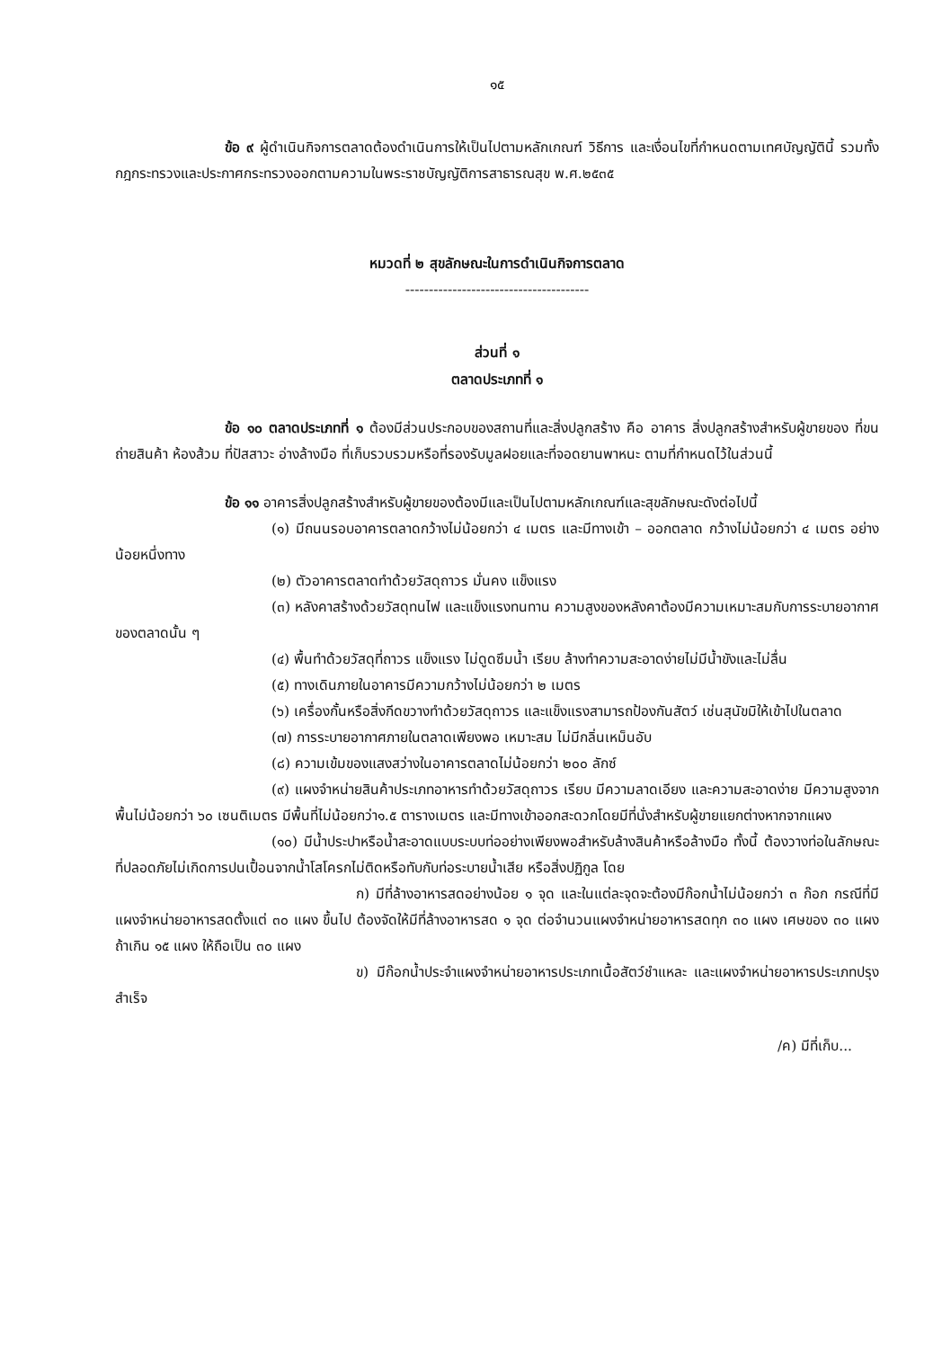๑๕
ข้อ ๙ ผู้ดำเนินกิจการตลาดต้องดำเนินการให้เป็นไปตามหลักเกณฑ์ วิธีการ และเงื่อนไขที่กำหนดตามเทศบัญญัตินี้ รวมทั้งกฎกระทรวงและประกาศกระทรวงออกตามความในพระราชบัญญัติการสาธารณสุข พ.ศ.๒๕๓๕
หมวดที่ ๒ สุขลักษณะในการดำเนินกิจการตลาด
---------------------------------------
ส่วนที่ ๑
ตลาดประเภทที่ ๑
ข้อ ๑๐ ตลาดประเภทที่ ๑ ต้องมีส่วนประกอบของสถานที่และสิ่งปลูกสร้าง คือ อาคาร สิ่งปลูกสร้างสำหรับผู้ขายของ ที่ขนถ่ายสินค้า ห้องส้วม ที่ปัสสาวะ อ่างล้างมือ ที่เก็บรวบรวมหรือที่รองรับมูลฝอยและที่จอดยานพาหนะ ตามที่กำหนดไว้ในส่วนนี้
ข้อ ๑๑ อาคารสิ่งปลูกสร้างสำหรับผู้ขายของต้องมีและเป็นไปตามหลักเกณฑ์และสุขลักษณะดังต่อไปนี้
(๑) มีถนนรอบอาคารตลาดกว้างไม่น้อยกว่า ๔ เมตร และมีทางเข้า – ออกตลาด กว้างไม่น้อยกว่า ๔ เมตร อย่างน้อยหนึ่งทาง
(๒) ตัวอาคารตลาดทำด้วยวัสดุถาวร มั่นคง แข็งแรง
(๓) หลังคาสร้างด้วยวัสดุทนไฟ และแข็งแรงทนทาน ความสูงของหลังคาต้องมีความเหมาะสมกับการระบายอากาศของตลาดนั้น ๆ
(๔) พื้นทำด้วยวัสดุที่ถาวร แข็งแรง ไม่ดูดซึมน้ำ เรียบ ล้างทำความสะอาดง่ายไม่มีน้ำขังและไม่ลื่น
(๕) ทางเดินภายในอาคารมีความกว้างไม่น้อยกว่า ๒ เมตร
(๖) เครื่องกั้นหรือสิ่งกีดขวางทำด้วยวัสดุถาวร และแข็งแรงสามารถป้องกันสัตว์ เช่นสุนัขมิให้เข้าไปในตลาด
(๗) การระบายอากาศภายในตลาดเพียงพอ เหมาะสม ไม่มีกลิ่นเหม็นอับ
(๘) ความเข้มของแสงสว่างในอาคารตลาดไม่น้อยกว่า ๒๐๐ ลักซ์
(๙) แผงจำหน่ายสินค้าประเภทอาหารทำด้วยวัสดุถาวร เรียบ มีความลาดเอียง และความสะอาดง่าย มีความสูงจากพื้นไม่น้อยกว่า ๖๐ เซนติเมตร มีพื้นที่ไม่น้อยกว่า๑.๕ ตารางเมตร และมีทางเข้าออกสะดวกโดยมีที่นั่งสำหรับผู้ขายแยกต่างหากจากแผง
(๑๐) มีน้ำประปาหรือน้ำสะอาดแบบระบบท่ออย่างเพียงพอสำหรับล้างสินค้าหรือล้างมือ ทั้งนี้ ต้องวางท่อในลักษณะที่ปลอดภัยไม่เกิดการปนเปื้อนจากน้ำโสโครกไม่ติดหรือทับกับท่อระบายน้ำเสีย หรือสิ่งปฏิกูล โดย
ก) มีที่ล้างอาหารสดอย่างน้อย ๑ จุด และในแต่ละจุดจะต้องมีก๊อกน้ำไม่น้อยกว่า ๓ ก๊อก กรณีที่มีแผงจำหน่ายอาหารสดตั้งแต่ ๓๐ แผง ขึ้นไป ต้องจัดให้มีที่ล้างอาหารสด ๑ จุด ต่อจำนวนแผงจำหน่ายอาหารสดทุก ๓๐ แผง เศษของ ๓๐ แผง ถ้าเกิน ๑๕ แผง ให้ถือเป็น ๓๐ แผง
ข) มีก๊อกน้ำประจำแผงจำหน่ายอาหารประเภทเนื้อสัตว์ชำแหละ และแผงจำหน่ายอาหารประเภทปรุงสำเร็จ
/ค) มีที่เก็บ...